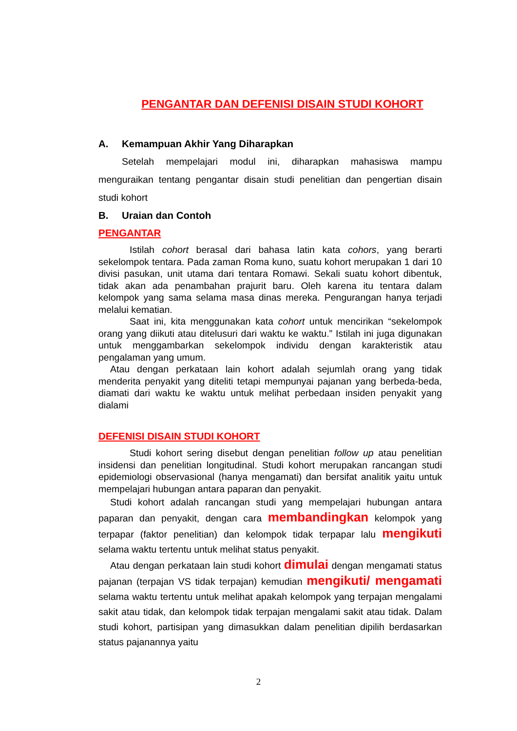PENGANTAR DAN DEFENISI DISAIN STUDI KOHORT
A. Kemampuan Akhir Yang Diharapkan
Setelah mempelajari modul ini, diharapkan mahasiswa mampu menguraikan tentang pengantar disain studi penelitian dan pengertian disain studi kohort
B. Uraian dan Contoh
PENGANTAR
Istilah cohort berasal dari bahasa latin kata cohors, yang berarti sekelompok tentara. Pada zaman Roma kuno, suatu kohort merupakan 1 dari 10 divisi pasukan, unit utama dari tentara Romawi. Sekali suatu kohort dibentuk, tidak akan ada penambahan prajurit baru. Oleh karena itu tentara dalam kelompok yang sama selama masa dinas mereka. Pengurangan hanya terjadi melalui kematian.
Saat ini, kita menggunakan kata cohort untuk mencirikan “sekelompok orang yang diikuti atau ditelusuri dari waktu ke waktu.” Istilah ini juga digunakan untuk menggambarkan sekelompok individu dengan karakteristik atau pengalaman yang umum.
Atau dengan perkataan lain kohort adalah sejumlah orang yang tidak menderita penyakit yang diteliti tetapi mempunyai pajanan yang berbeda-beda, diamati dari waktu ke waktu untuk melihat perbedaan insiden penyakit yang dialami
DEFENISI DISAIN STUDI KOHORT
Studi kohort sering disebut dengan penelitian follow up atau penelitian insidensi dan penelitian longitudinal. Studi kohort merupakan rancangan studi epidemiologi observasional (hanya mengamati) dan bersifat analitik yaitu untuk mempelajari hubungan antara paparan dan penyakit.
Studi kohort adalah rancangan studi yang mempelajari hubungan antara paparan dan penyakit, dengan cara membandingkan kelompok yang terpapar (faktor penelitian) dan kelompok tidak terpapar lalu mengikuti selama waktu tertentu untuk melihat status penyakit.
Atau dengan perkataan lain studi kohort dimulai dengan mengamati status pajanan (terpajan VS tidak terpajan) kemudian mengikuti/ mengamati selama waktu tertentu untuk melihat apakah kelompok yang terpajan mengalami sakit atau tidak, dan kelompok tidak terpajan mengalami sakit atau tidak. Dalam studi kohort, partisipan yang dimasukkan dalam penelitian dipilih berdasarkan status pajanannya yaitu
2